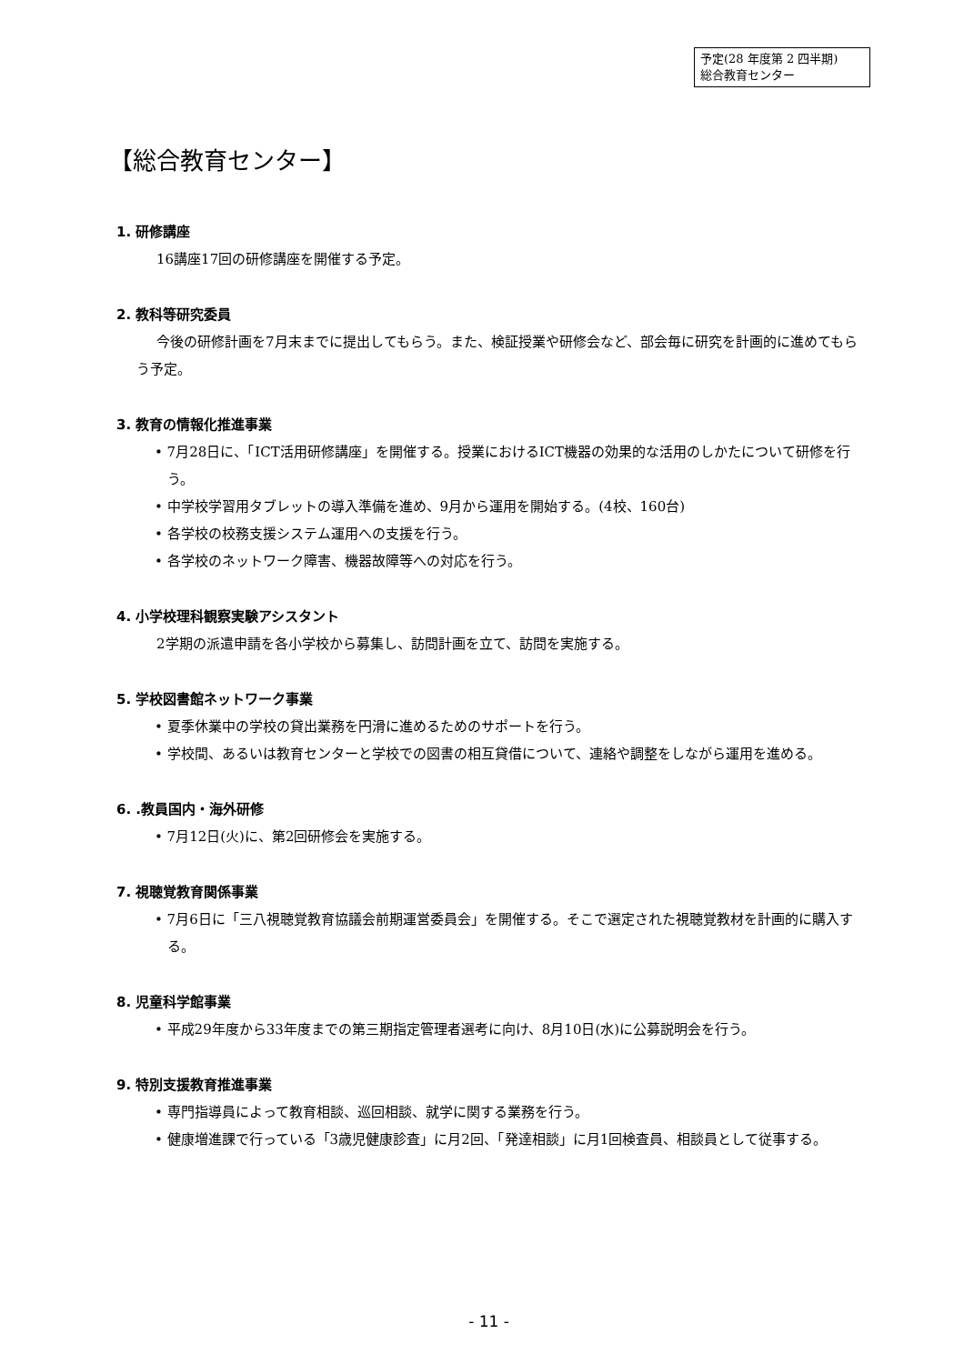予定(28 年度第 2 四半期)
総合教育センター
【総合教育センター】
1. 研修講座
16講座17回の研修講座を開催する予定。
2. 教科等研究委員
今後の研修計画を7月末までに提出してもらう。また、検証授業や研修会など、部会毎に研究を計画的に進めてもらう予定。
3. 教育の情報化推進事業
• 7月28日に、「ICT活用研修講座」を開催する。授業におけるICT機器の効果的な活用のしかたについて研修を行う。
• 中学校学習用タブレットの導入準備を進め、9月から運用を開始する。(4校、160台)
• 各学校の校務支援システム運用への支援を行う。
• 各学校のネットワーク障害、機器故障等への対応を行う。
4. 小学校理科観察実験アシスタント
2学期の派遣申請を各小学校から募集し、訪問計画を立て、訪問を実施する。
5. 学校図書館ネットワーク事業
• 夏季休業中の学校の貸出業務を円滑に進めるためのサポートを行う。
• 学校間、あるいは教育センターと学校での図書の相互貸借について、連絡や調整をしながら運用を進める。
6. .教員国内・海外研修
• 7月12日(火)に、第2回研修会を実施する。
7. 視聴覚教育関係事業
• 7月6日に「三八視聴覚教育協議会前期運営委員会」を開催する。そこで選定された視聴覚教材を計画的に購入する。
8. 児童科学館事業
• 平成29年度から33年度までの第三期指定管理者選考に向け、8月10日(水)に公募説明会を行う。
9. 特別支援教育推進事業
• 専門指導員によって教育相談、巡回相談、就学に関する業務を行う。
• 健康増進課で行っている「3歳児健康診査」に月2回、「発達相談」に月1回検査員、相談員として従事する。
- 11 -